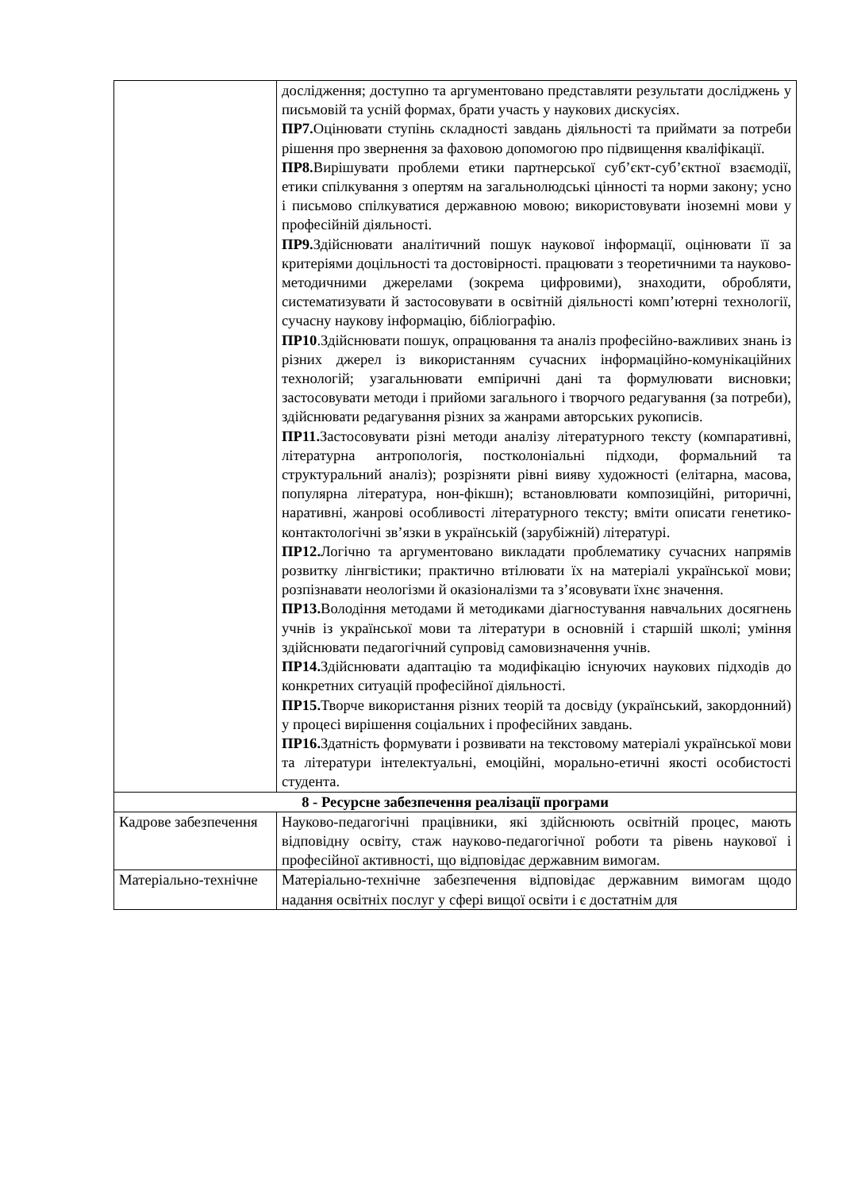| | дослідження; доступно та аргументовано представляти результати досліджень у письмовій та усній формах, брати участь у наукових дискусіях. ПР7. Оцінювати ступінь складності завдань діяльності та приймати за потреби рішення про звернення за фаховою допомогою про підвищення кваліфікації. ПР8. Вирішувати проблеми етики партнерської суб’єкт-суб’єктної взаємодії, етики спілкування з опертям на загальнолюдські цінності та норми закону; усно і письмово спілкуватися державною мовою; використовувати іноземні мови у професійній діяльності. ПР9. Здійснювати аналітичний пошук наукової інформації, оцінювати її за критеріями доцільності та достовірності. працювати з теоретичними та науково-методичними джерелами (зокрема цифровими), знаходити, обробляти, систематизувати й застосовувати в освітній діяльності комп’ютерні технології, сучасну наукову інформацію, бібліографію. ПР10 .Здійснювати пошук, опрацювання та аналіз професійно-важливих знань із різних джерел із використанням сучасних інформаційно-комунікаційних технологій; узагальнювати емпіричні дані та формулювати висновки; застосовувати методи і прийоми загального і творчого редагування (за потреби), здійснювати редагування різних за жанрами авторських рукописів. ПР11. Застосовувати різні методи аналізу літературного тексту (компаративні, літературна антропологія, постколоніальні підходи, формальний та структуральний аналіз); розрізняти рівні вияву художності (елітарна, масова, популярна література, нон-фікшн); встановлювати композиційні, риторичні, наративні, жанрові особливості літературного тексту; вміти описати генетико-контактологічні зв’язки в українській (зарубіжній) літературі. ПР12. Логічно та аргументовано викладати проблематику сучасних напрямів розвитку лінгвістики; практично втілювати їх на матеріалі української мови; розпізнавати неологізми й оказіоналізми та з’ясовувати їхнє значення. ПР13. Володіння методами й методиками діагностування навчальних досягнень учнів із української мови та літератури в основній і старшій школі; уміння здійснювати педагогічний супровід самовизначення учнів. ПР14. Здійснювати адаптацію та модифікацію існуючих наукових підходів до конкретних ситуацій професійної діяльності. ПР15. Творче використання різних теорій та досвіду (український, закордонний) у процесі вирішення соціальних і професійних завдань. ПР16. Здатність формувати і розвивати на текстовому матеріалі української мови та літератури інтелектуальні, емоційні, морально-етичні якості особистості студента. |
| 8 - Ресурсне забезпечення реалізації програми | |
| Кадрове забезпечення | Науково-педагогічні працівники, які здійснюють освітній процес, мають відповідну освіту, стаж науково-педагогічної роботи та рівень наукової і професійної активності, що відповідає державним вимогам. |
| Матеріально-технічне | Матеріально-технічне забезпечення відповідає державним вимогам щодо надання освітніх послуг у сфері вищої освіти і є достатнім для |